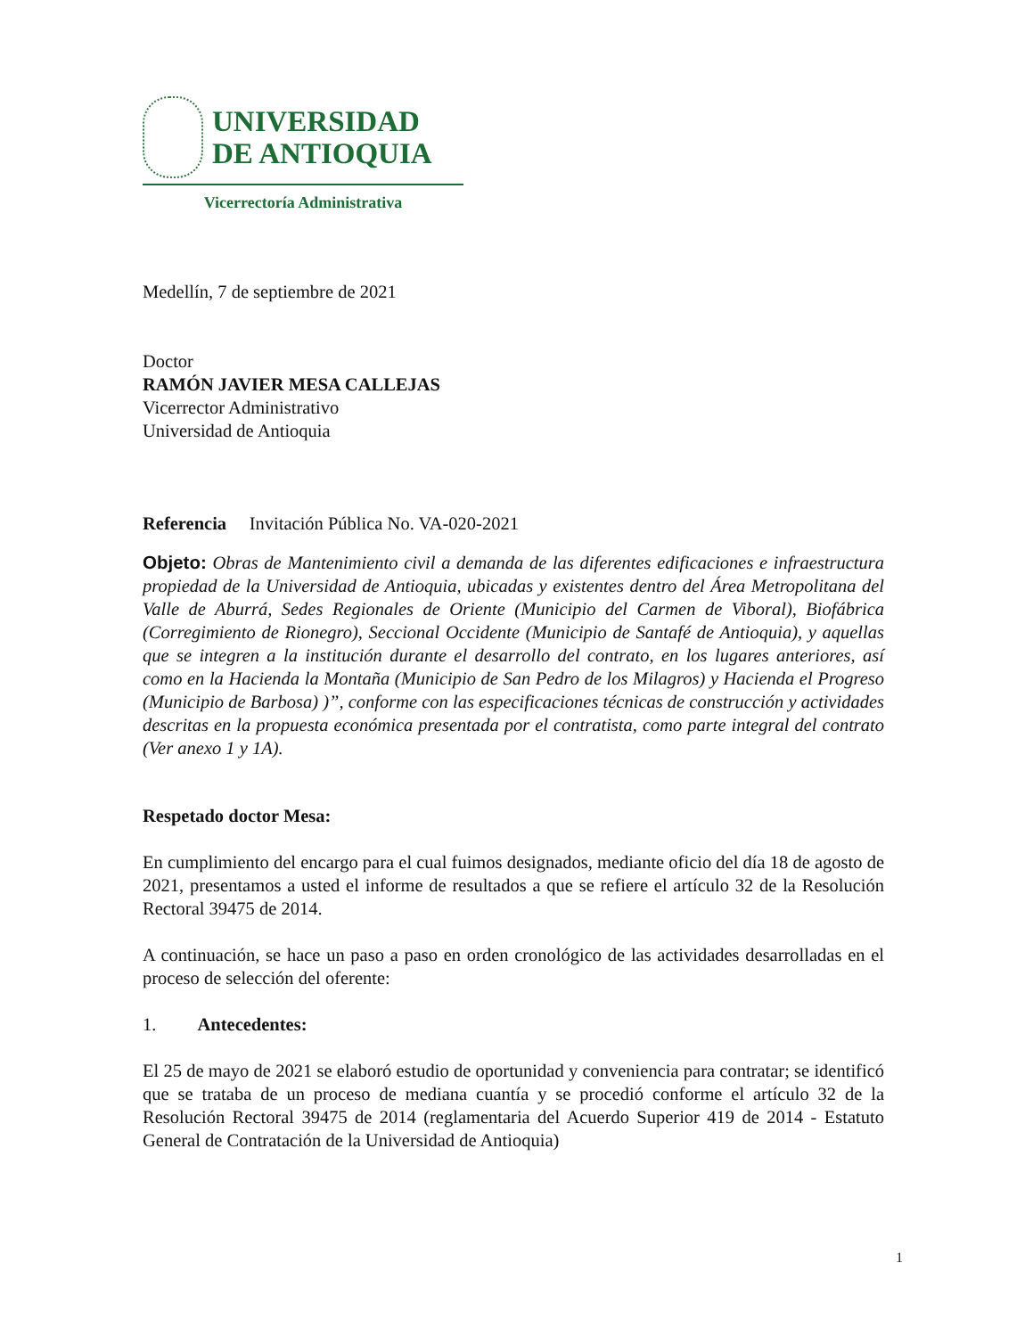UNIVERSIDAD
DE ANTIOQUIA
Vicerrectoría Administrativa
Medellín, 7 de septiembre de 2021
Doctor
RAMÓN JAVIER MESA CALLEJAS
Vicerrector Administrativo
Universidad de Antioquia
Referencia Invitación Pública No. VA-020-2021
Objeto: Obras de Mantenimiento civil a demanda de las diferentes edificaciones e infraestructura propiedad de la Universidad de Antioquia, ubicadas y existentes dentro del Área Metropolitana del Valle de Aburrá, Sedes Regionales de Oriente (Municipio del Carmen de Viboral), Biofábrica (Corregimiento de Rionegro), Seccional Occidente (Municipio de Santafé de Antioquia), y aquellas que se integren a la institución durante el desarrollo del contrato, en los lugares anteriores, así como en la Hacienda la Montaña (Municipio de San Pedro de los Milagros) y Hacienda el Progreso (Municipio de Barbosa) )”, conforme con las especificaciones técnicas de construcción y actividades descritas en la propuesta económica presentada por el contratista, como parte integral del contrato (Ver anexo 1 y 1A).
Respetado doctor Mesa:
En cumplimiento del encargo para el cual fuimos designados, mediante oficio del día 18 de agosto de 2021, presentamos a usted el informe de resultados a que se refiere el artículo 32 de la Resolución Rectoral 39475 de 2014.
A continuación, se hace un paso a paso en orden cronológico de las actividades desarrolladas en el proceso de selección del oferente:
1. Antecedentes:
El 25 de mayo de 2021 se elaboró estudio de oportunidad y conveniencia para contratar; se identificó que se trataba de un proceso de mediana cuantía y se procedió conforme el artículo 32 de la Resolución Rectoral 39475 de 2014 (reglamentaria del Acuerdo Superior 419 de 2014 - Estatuto General de Contratación de la Universidad de Antioquia)
1